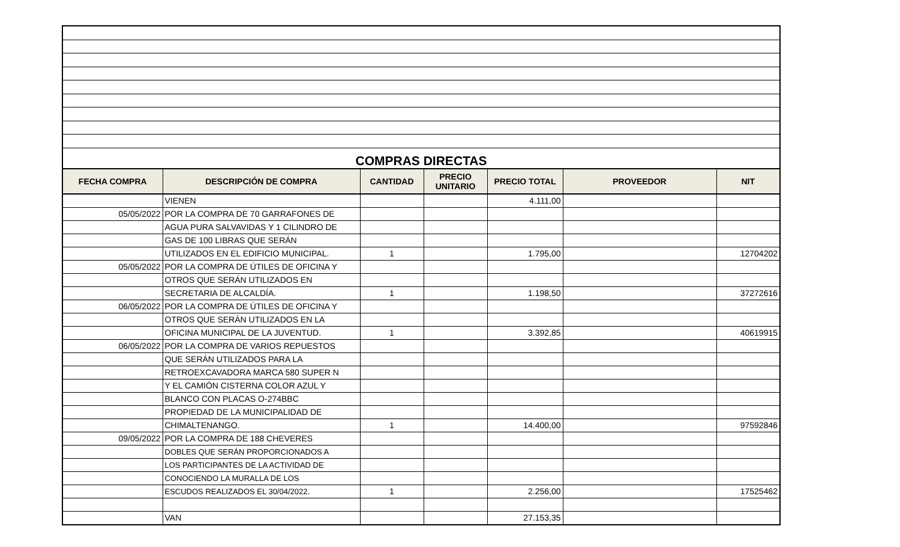| COMPRAS DIRECTAS | | | | | | |
| FECHA COMPRA | DESCRIPCIÓN DE COMPRA | CANTIDAD | PRECIO UNITARIO | PRECIO TOTAL | PROVEEDOR | NIT |
| | VIENEN | | | 4.111,00 | | |
| 05/05/2022 | POR LA COMPRA DE 70 GARRAFONES DE | | | | | |
| | AGUA PURA SALVAVIDAS Y 1 CILINDRO DE | | | | | |
| | GAS DE 100 LIBRAS QUE SERÁN | | | | | |
| | UTILIZADOS EN EL EDIFICIO MUNICIPAL. | 1 | | 1.795,00 | | 12704202 |
| 05/05/2022 | POR LA COMPRA DE ÚTILES DE OFICINA Y | | | | | |
| | OTROS QUE SERÁN UTILIZADOS EN | | | | | |
| | SECRETARIA DE ALCALDÍA. | 1 | | 1.198,50 | | 37272616 |
| 06/05/2022 | POR LA COMPRA DE ÚTILES DE OFICINA Y | | | | | |
| | OTROS QUE SERÁN UTILIZADOS EN LA | | | | | |
| | OFICINA MUNICIPAL DE LA JUVENTUD. | 1 | | 3.392,85 | | 40619915 |
| 06/05/2022 | POR LA COMPRA DE VARIOS REPUESTOS | | | | | |
| | QUE SERÁN UTILIZADOS PARA LA | | | | | |
| | RETROEXCAVADORA MARCA 580 SUPER N | | | | | |
| | Y EL CAMIÓN CISTERNA COLOR AZUL Y | | | | | |
| | BLANCO CON PLACAS O-274BBC | | | | | |
| | PROPIEDAD DE LA MUNICIPALIDAD DE | | | | | |
| | CHIMALTENANGO. | 1 | | 14.400,00 | | 97592846 |
| 09/05/2022 | POR LA COMPRA DE 188 CHEVERES | | | | | |
| | DOBLES QUE SERÁN PROPORCIONADOS A | | | | | |
| | LOS PARTICIPANTES DE LA ACTIVIDAD DE | | | | | |
| | CONOCIENDO LA MURALLA DE LOS | | | | | |
| | ESCUDOS REALIZADOS EL 30/04/2022. | 1 | | 2.256,00 | | 17525462 |
| | VAN | | | 27.153,35 | | |